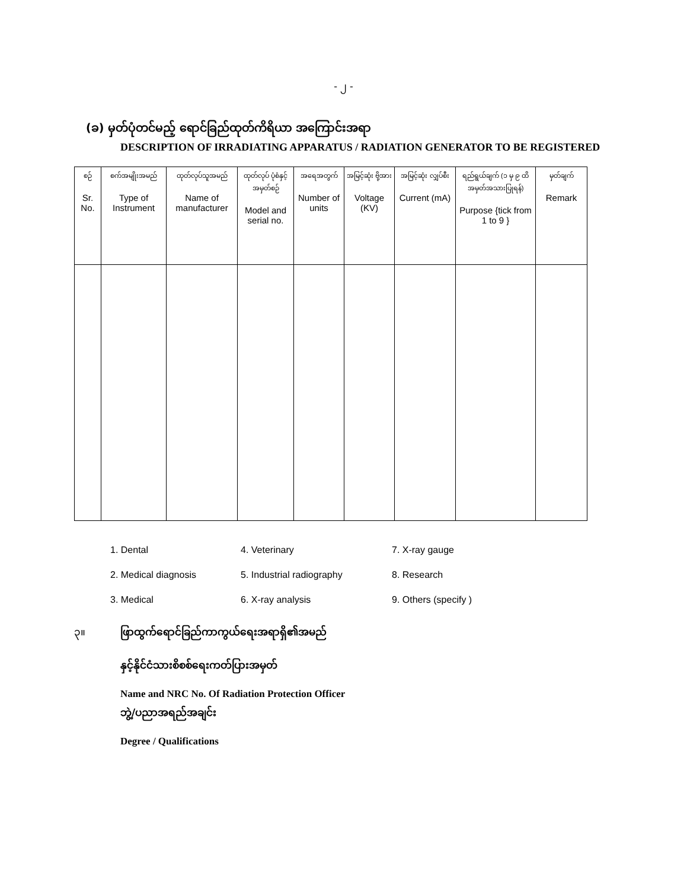- ၂ -
(ခ) မှတ်ပုံတင်မည့် ရောင်ခြည်ထုတ်ကိရိယာ အကြောင်းအရာ
DESCRIPTION OF IRRADIATING APPARATUS / RADIATION GENERATOR TO BE REGISTERED
| စဉ် Sr. No. | စက်အမျိုးအမည် Type of Instrument | ထုတ်လုပ်သူအမည် Name of manufacturer | ထုတ်လုပ် ပုံစံနှင့် အမှတ်စဉ် Model and serial no. | အရေအတွက် Number of units | အမြင့်ဆုံး ဗို့အား Voltage (KV) | အမြင့်ဆုံး လျှပ်စီး Current (mA) | ရည်ရွယ်ချက် (၁ မှ ၉ ထိအမှတ်အသားပြုရန်) Purpose {tick from 1 to 9 } | မှတ်ချက် Remark |
| --- | --- | --- | --- | --- | --- | --- | --- | --- |
1. Dental
4. Veterinary
7. X-ray gauge
2. Medical diagnosis
5. Industrial radiography
8. Research
3. Medical
6. X-ray analysis
9. Others (specify )
၃။ ဖြာထွက်ရောင်ခြည်ကာကွယ်ရေးအရာရှိ၏အမည်
နှင့်နိုင်ငံသားစိစစ်ရေးကတ်ပြားအမှတ်
Name and NRC No. Of Radiation Protection Officer
ဘွဲ့/ပညာအရည်အချင်း
Degree / Qualifications